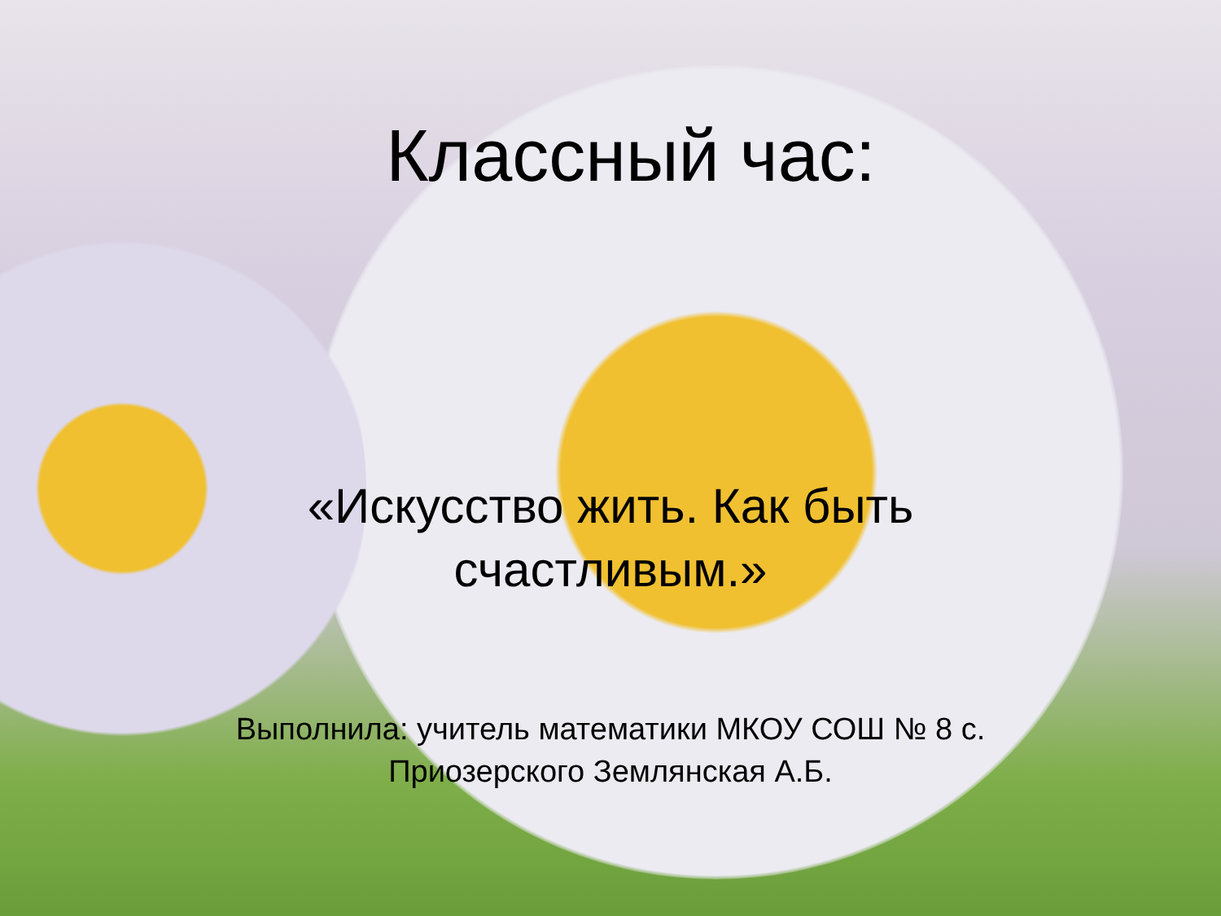Классный час:
«Искусство жить. Как быть
счастливым.»
Выполнила: учитель математики МКОУ СОШ № 8 с.
Приозерского Землянская А.Б.